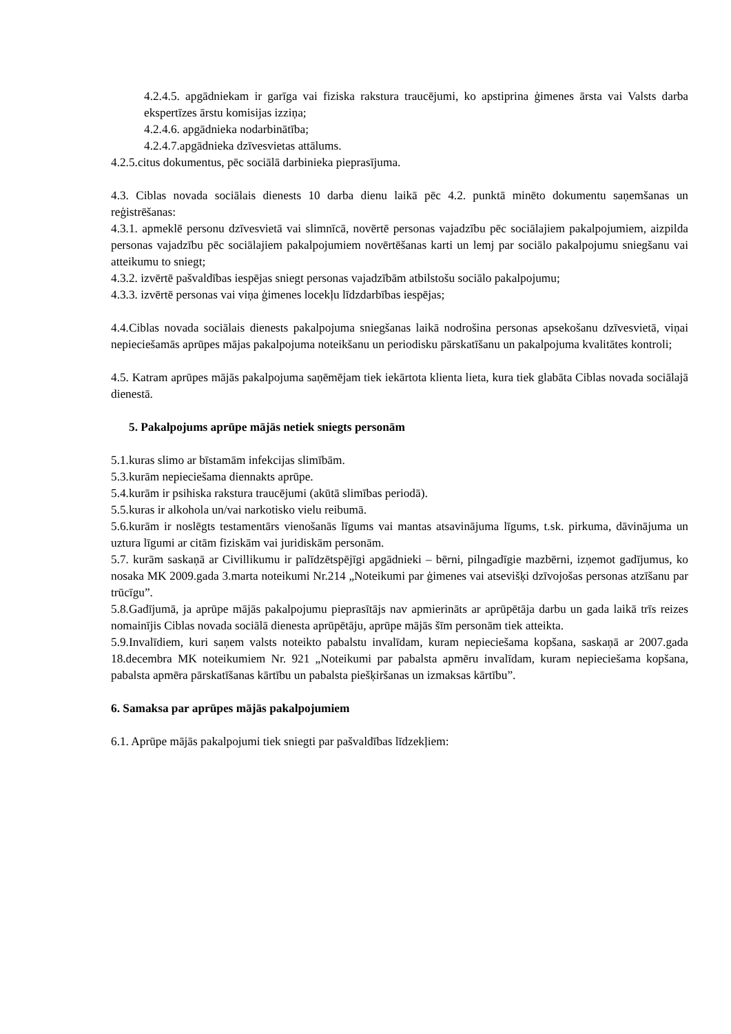4.2.4.5. apgādniekam ir garīga vai fiziska rakstura traucējumi, ko apstiprina ģimenes ārsta vai Valsts darba ekspertīzes ārstu komisijas izziņa;
4.2.4.6. apgādnieka nodarbinātība;
4.2.4.7.apgādnieka dzīvesvietas attālums.
4.2.5.citus dokumentus, pēc sociālā darbinieka pieprasījuma.
4.3. Ciblas novada sociālais dienests 10 darba dienu laikā pēc 4.2. punktā minēto dokumentu saņemšanas un reģistrēšanas:
4.3.1. apmeklē personu dzīvesvietā vai slimnīcā, novērtē personas vajadzību pēc sociālajiem pakalpojumiem, aizpilda personas vajadzību pēc sociālajiem pakalpojumiem novērtēšanas karti un lemj par sociālo pakalpojumu sniegšanu vai atteikumu to sniegt;
4.3.2. izvērtē pašvaldības iespējas sniegt personas vajadzībām atbilstošu sociālo pakalpojumu;
4.3.3. izvērtē personas vai viņa ģimenes locekļu līdzdarbības iespējas;
4.4.Ciblas novada sociālais dienests pakalpojuma sniegšanas laikā nodrošina personas apsekošanu dzīvesvietā, viņai nepieciešamās aprūpes mājas pakalpojuma noteikšanu un periodisku pārskatīšanu un pakalpojuma kvalitātes kontroli;
4.5. Katram aprūpes mājās pakalpojuma saņēmējam tiek iekārtota klienta lieta, kura tiek glabāta Ciblas novada sociālajā dienestā.
5. Pakalpojums aprūpe mājās netiek sniegts personām
5.1.kuras slimo ar bīstamām infekcijas slimībām.
5.3.kurām nepieciešama diennakts aprūpe.
5.4.kurām ir psihiska rakstura traucējumi (akūtā slimības periodā).
5.5.kuras ir alkohola un/vai narkotisko vielu reibumā.
5.6.kurām ir noslēgts testamentārs vienošanās līgums vai mantas atsavinājuma līgums, t.sk. pirkuma, dāvinājuma un uztura līgumi ar citām fiziskām vai juridiskām personām.
5.7. kurām saskaņā ar Civillikumu ir palīdzētspējīgi apgādnieki – bērni, pilngadīgie mazbērni, izņemot gadījumus, ko nosaka MK 2009.gada 3.marta noteikumi Nr.214 „Noteikumi par ģimenes vai atsevišķi dzīvojošas personas atzīšanu par trūcīgu”.
5.8.Gadījumā, ja aprūpe mājās pakalpojumu pieprasītājs nav apmierināts ar aprūpētāja darbu un gada laikā trīs reizes nomainījis Ciblas novada sociālā dienesta aprūpētāju, aprūpe mājās šīm personām tiek atteikta.
5.9.Invalīdiem, kuri saņem valsts noteikto pabalstu invalīdam, kuram nepieciešama kopšana, saskaņā ar 2007.gada 18.decembra MK noteikumiem Nr. 921 „Noteikumi par pabalsta apmēru invalīdam, kuram nepieciešama kopšana, pabalsta apmēra pārskatīšanas kārtību un pabalsta piešķiršanas un izmaksas kārtību”.
6. Samaksa par aprūpes mājās pakalpojumiem
6.1. Aprūpe mājās pakalpojumi tiek sniegti par pašvaldības līdzekļiem: